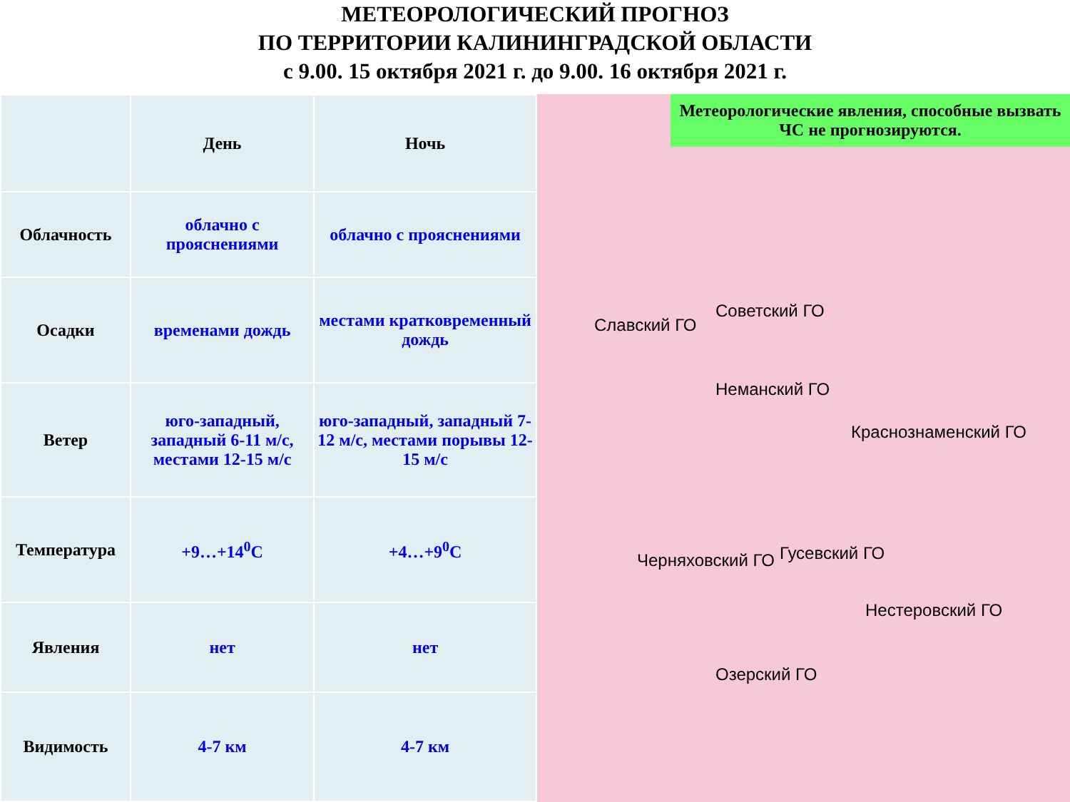МЕТЕОРОЛОГИЧЕСКИЙ ПРОГНОЗ
ПО ТЕРРИТОРИИ КАЛИНИНГРАДСКОЙ ОБЛАСТИ
с 9.00. 15 октября 2021 г. до 9.00. 16 октября 2021 г.
| | День | Ночь |
| --- | --- | --- |
| Облачность | облачно с прояснениями | облачно с прояснениями |
| Осадки | временами дождь | местами кратковременный дождь |
| Ветер | юго-западный, западный 6-11 м/с, местами 12-15 м/с | юго-западный, западный 7-12 м/с, местами порывы 12-15 м/с |
| Температура | +9…+14<sup>0</sup>C | +4…+9<sup>0</sup>C |
| Явления | нет | нет |
| Видимость | 4-7 км | 4-7 км |
Метеорологические явления, способные вызвать ЧС не прогнозируются.
Славский ГО
Советский ГО
Неманский ГО
Краснознаменский ГО
Черняховский ГО Гусевский ГО
Нестеровский ГО
Озерский ГО